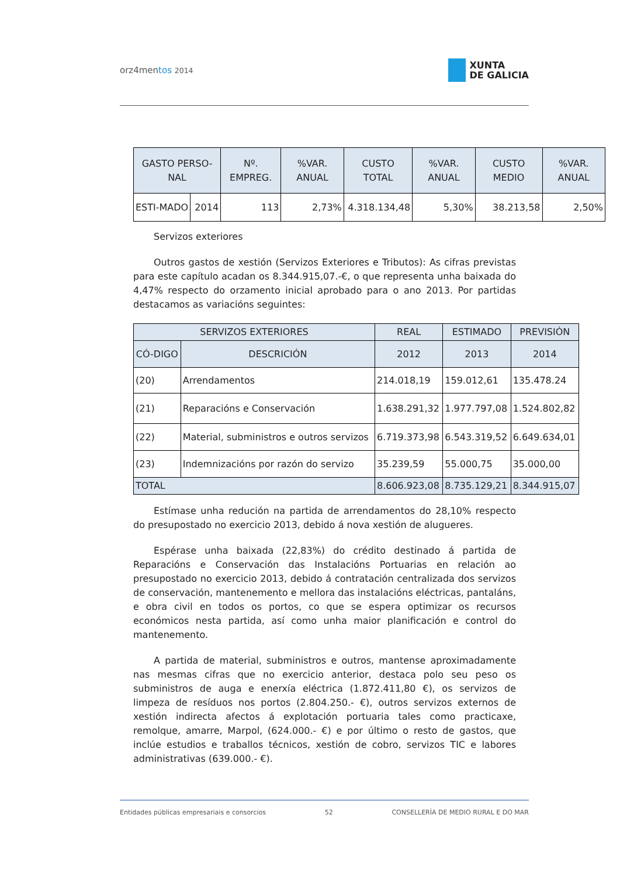orz4mentos 2014
XUNTA
DE GALICIA
| GASTO PERSO-NAL | | Nº. EMPREG. | %VAR. ANUAL | CUSTO TOTAL | %VAR. ANUAL | CUSTO MEDIO | %VAR. ANUAL |
| --- | --- | --- | --- | --- | --- | --- | --- |
| ESTI-MADO | 2014 | 113 | 2,73% | 4.318.134,48 | 5,30% | 38.213,58 | 2,50% |
Servizos exteriores
Outros gastos de xestión (Servizos Exteriores e Tributos): As cifras previstas para este capítulo acadan os 8.344.915,07.-€, o que representa unha baixada do 4,47% respecto do orzamento inicial aprobado para o ano 2013. Por partidas destacamos as variacións seguintes:
| SERVIZOS EXTERIORES | | REAL | ESTIMADO | PREVISIÓN |
| --- | --- | --- | --- | --- |
| CÓ-DIGO | DESCRICIÓN | 2012 | 2013 | 2014 |
| (20) | Arrendamentos | 214.018,19 | 159.012,61 | 135.478.24 |
| (21) | Reparacións e Conservación | 1.638.291,32 | 1.977.797,08 | 1.524.802,82 |
| (22) | Material, subministros e outros servizos | 6.719.373,98 | 6.543.319,52 | 6.649.634,01 |
| (23) | Indemnizacións por razón do servizo | 35.239,59 | 55.000,75 | 35.000,00 |
| TOTAL | | 8.606.923,08 | 8.735.129,21 | 8.344.915,07 |
Estímase unha redución na partida de arrendamentos do 28,10% respecto do presupostado no exercicio 2013, debido á nova xestión de alugueres.
Espérase unha baixada (22,83%) do crédito destinado á partida de Reparacións e Conservación das Instalacións Portuarias en relación ao presupostado no exercicio 2013, debido á contratación centralizada dos servizos de conservación, mantenemento e mellora das instalacións eléctricas, pantaláns, e obra civil en todos os portos, co que se espera optimizar os recursos económicos nesta partida, así como unha maior planificación e control do mantenemento.
A partida de material, subministros e outros, mantense aproximadamente nas mesmas cifras que no exercicio anterior, destaca polo seu peso os subministros de auga e enerxía eléctrica (1.872.411,80 €), os servizos de limpeza de resíduos nos portos (2.804.250.- €), outros servizos externos de xestión indirecta afectos á explotación portuaria tales como practicaxe, remolque, amarre, Marpol, (624.000.- €) e por último o resto de gastos, que inclúe estudios e traballos técnicos, xestión de cobro, servizos TIC e labores administrativas (639.000.- €).
Entidades públicas empresariais e consorcios 52 CONSELLERÍA DE MEDIO RURAL E DO MAR